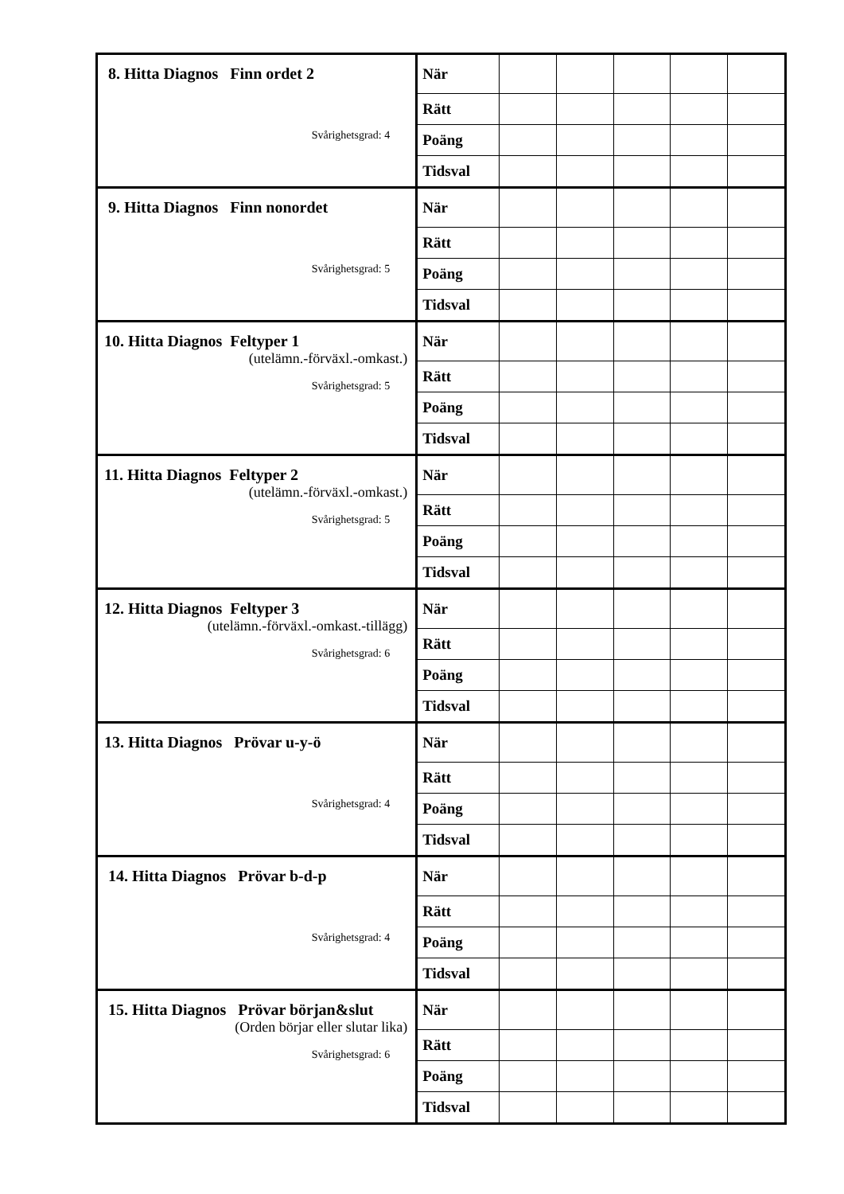| 8. Hitta Diagnos Finn ordet 2 Svårighetsgrad: 4 | När | | | | | |
| | Rätt | | | | | |
| | Poäng | | | | | |
| | Tidsval | | | | | |
| 9. Hitta Diagnos Finn nonordet Svårighetsgrad: 5 | När | | | | | |
| | Rätt | | | | | |
| | Poäng | | | | | |
| | Tidsval | | | | | |
| 10. Hitta Diagnos Feltyper 1 (utelämn.-förväxl.-omkast.) Svårighetsgrad: 5 | När | | | | | |
| | Rätt | | | | | |
| | Poäng | | | | | |
| | Tidsval | | | | | |
| 11. Hitta Diagnos Feltyper 2 (utelämn.-förväxl.-omkast.) Svårighetsgrad: 5 | När | | | | | |
| | Rätt | | | | | |
| | Poäng | | | | | |
| | Tidsval | | | | | |
| 12. Hitta Diagnos Feltyper 3 (utelämn.-förväxl.-omkast.-tillägg) Svårighetsgrad: 6 | När | | | | | |
| | Rätt | | | | | |
| | Poäng | | | | | |
| | Tidsval | | | | | |
| 13. Hitta Diagnos Prövar u-y-ö Svårighetsgrad: 4 | När | | | | | |
| | Rätt | | | | | |
| | Poäng | | | | | |
| | Tidsval | | | | | |
| 14. Hitta Diagnos Prövar b-d-p Svårighetsgrad: 4 | När | | | | | |
| | Rätt | | | | | |
| | Poäng | | | | | |
| | Tidsval | | | | | |
| 15. Hitta Diagnos Prövar början&slut (Orden börjar eller slutar lika) Svårighetsgrad: 6 | När | | | | | |
| | Rätt | | | | | |
| | Poäng | | | | | |
| | Tidsval | | | | | |